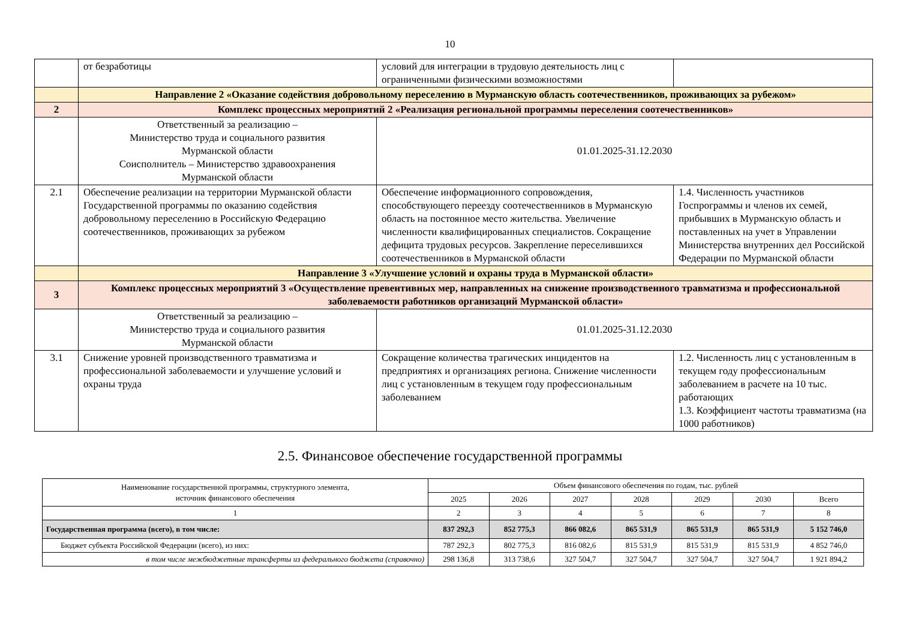10
| | от безработицы | условий для интеграции в трудовую деятельность лиц с ограниченными физическими возможностями | |
| | Направление 2 «Оказание содействия добровольному переселению в Мурманскую область соотечественников, проживающих за рубежом» | | |
| 2 | Комплекс процессных мероприятий 2 «Реализация региональной программы переселения соотечественников» | | |
| | Ответственный за реализацию – Министерство труда и социального развития Мурманской области Соисполнитель – Министерство здравоохранения Мурманской области | 01.01.2025-31.12.2030 | |
| 2.1 | Обеспечение реализации на территории Мурманской области Государственной программы по оказанию содействия добровольному переселению в Российскую Федерацию соотечественников, проживающих за рубежом | Обеспечение информационного сопровождения, способствующего переезду соотечественников в Мурманскую область на постоянное место жительства. Увеличение численности квалифицированных специалистов. Сокращение дефицита трудовых ресурсов. Закрепление переселившихся соотечественников в Мурманской области | 1.4. Численность участников Госпрограммы и членов их семей, прибывших в Мурманскую область и поставленных на учет в Управлении Министерства внутренних дел Российской Федерации по Мурманской области |
| | Направление 3 «Улучшение условий и охраны труда в Мурманской области» | | |
| 3 | Комплекс процессных мероприятий 3 «Осуществление превентивных мер, направленных на снижение производственного травматизма и профессиональной заболеваемости работников организаций Мурманской области» | | |
| | Ответственный за реализацию – Министерство труда и социального развития Мурманской области | 01.01.2025-31.12.2030 | |
| 3.1 | Снижение уровней производственного травматизма и профессиональной заболеваемости и улучшение условий и охраны труда | Сокращение количества трагических инцидентов на предприятиях и организациях региона. Снижение численности лиц с установленным в текущем году профессиональным заболеванием | 1.2. Численность лиц с установленным в текущем году профессиональным заболеванием в расчете на 10 тыс. работающих 1.3. Коэффициент частоты травматизма (на 1000 работников) |
2.5. Финансовое обеспечение государственной программы
| Наименование государственной программы, структурного элемента, источник финансового обеспечения | Объем финансового обеспечения по годам, тыс. рублей | | | | | | |
| --- | --- | --- | --- | --- | --- | --- | --- |
| | 2025 | 2026 | 2027 | 2028 | 2029 | 2030 | Всего |
| 1 | 2 | 3 | 4 | 5 | 6 | 7 | 8 |
| Государственная программа (всего), в том числе: | 837 292,3 | 852 775,3 | 866 082,6 | 865 531,9 | 865 531,9 | 865 531,9 | 5 152 746,0 |
| Бюджет субъекта Российской Федерации (всего), из них: | 787 292,3 | 802 775,3 | 816 082,6 | 815 531,9 | 815 531,9 | 815 531,9 | 4 852 746,0 |
| в том числе межбюджетные трансферты из федерального бюджета (справочно) | 298 136,8 | 313 738,6 | 327 504,7 | 327 504,7 | 327 504,7 | 327 504,7 | 1 921 894,2 |